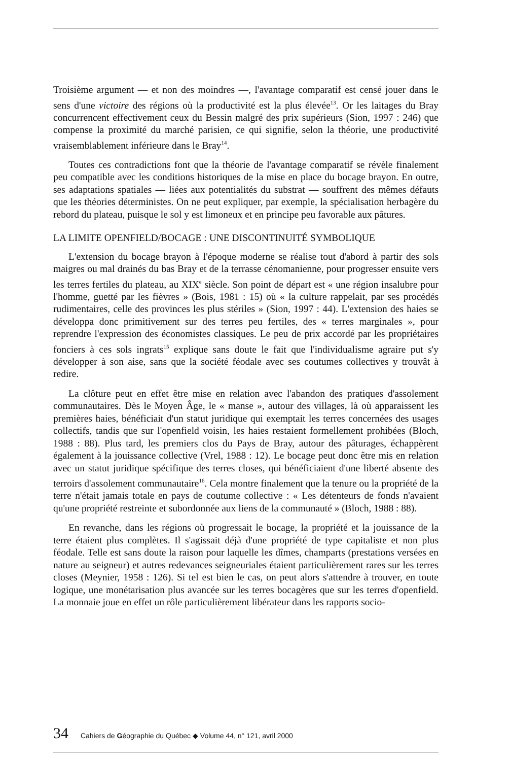Troisième argument — et non des moindres —, l'avantage comparatif est censé jouer dans le sens d'une victoire des régions où la productivité est la plus élevée<sup>13</sup>. Or les laitages du Bray concurrencent effectivement ceux du Bessin malgré des prix supérieurs (Sion, 1997 : 246) que compense la proximité du marché parisien, ce qui signifie, selon la théorie, une productivité vraisemblablement inférieure dans le Bray<sup>14</sup>.
Toutes ces contradictions font que la théorie de l'avantage comparatif se révèle finalement peu compatible avec les conditions historiques de la mise en place du bocage brayon. En outre, ses adaptations spatiales — liées aux potentialités du substrat — souffrent des mêmes défauts que les théories déterministes. On ne peut expliquer, par exemple, la spécialisation herbagère du rebord du plateau, puisque le sol y est limoneux et en principe peu favorable aux pâtures.
LA LIMITE OPENFIELD/BOCAGE : UNE DISCONTINUITÉ SYMBOLIQUE
L'extension du bocage brayon à l'époque moderne se réalise tout d'abord à partir des sols maigres ou mal drainés du bas Bray et de la terrasse cénomanienne, pour progresser ensuite vers les terres fertiles du plateau, au XIX<sup>e</sup> siècle. Son point de départ est « une région insalubre pour l'homme, guetté par les fièvres » (Bois, 1981 : 15) où « la culture rappelait, par ses procédés rudimentaires, celle des provinces les plus stériles » (Sion, 1997 : 44). L'extension des haies se développa donc primitivement sur des terres peu fertiles, des « terres marginales », pour reprendre l'expression des économistes classiques. Le peu de prix accordé par les propriétaires fonciers à ces sols ingrats<sup>15</sup> explique sans doute le fait que l'individualisme agraire put s'y développer à son aise, sans que la société féodale avec ses coutumes collectives y trouvât à redire.
La clôture peut en effet être mise en relation avec l'abandon des pratiques d'assolement communautaires. Dès le Moyen Âge, le « manse », autour des villages, là où apparaissent les premières haies, bénéficiait d'un statut juridique qui exemptait les terres concernées des usages collectifs, tandis que sur l'openfield voisin, les haies restaient formellement prohibées (Bloch, 1988 : 88). Plus tard, les premiers clos du Pays de Bray, autour des pâturages, échappèrent également à la jouissance collective (Vrel, 1988 : 12). Le bocage peut donc être mis en relation avec un statut juridique spécifique des terres closes, qui bénéficiaient d'une liberté absente des terroirs d'assolement communautaire<sup>16</sup>. Cela montre finalement que la tenure ou la propriété de la terre n'était jamais totale en pays de coutume collective : « Les détenteurs de fonds n'avaient qu'une propriété restreinte et subordonnée aux liens de la communauté » (Bloch, 1988 : 88).
En revanche, dans les régions où progressait le bocage, la propriété et la jouissance de la terre étaient plus complètes. Il s'agissait déjà d'une propriété de type capitaliste et non plus féodale. Telle est sans doute la raison pour laquelle les dîmes, champarts (prestations versées en nature au seigneur) et autres redevances seigneuriales étaient particulièrement rares sur les terres closes (Meynier, 1958 : 126). Si tel est bien le cas, on peut alors s'attendre à trouver, en toute logique, une monétarisation plus avancée sur les terres bocagères que sur les terres d'openfield. La monnaie joue en effet un rôle particulièrement libérateur dans les rapports socio-
34 Cahiers de Géographie du Québec ◆ Volume 44, n° 121, avril 2000